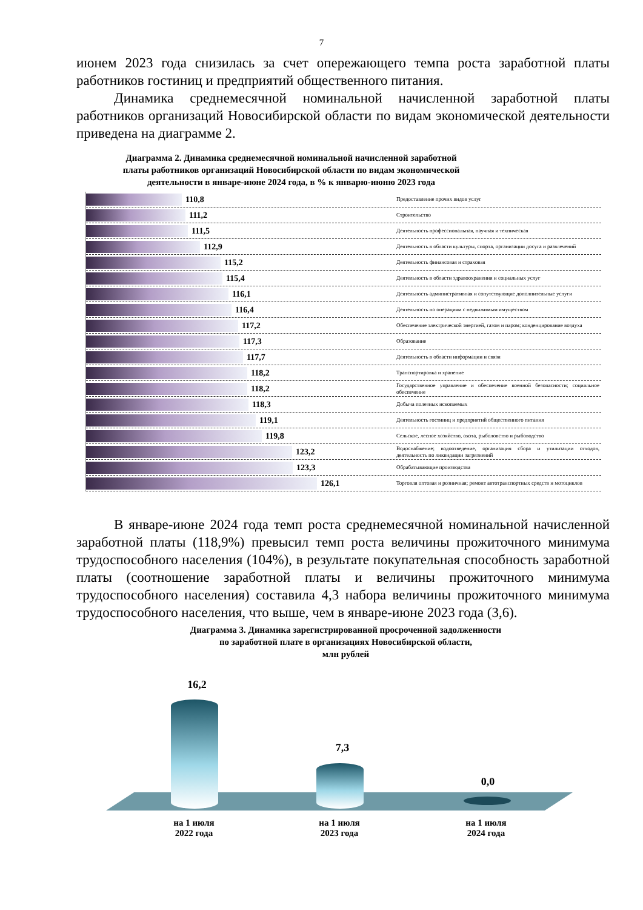7
июнем 2023 года снизилась за счет опережающего темпа роста заработной платы работников гостиниц и предприятий общественного питания.
Динамика среднемесячной номинальной начисленной заработной платы работников организаций Новосибирской области по видам экономической деятельности приведена на диаграмме 2.
Диаграмма 2. Динамика среднемесячной номинальной начисленной заработной
платы работников организаций Новосибирской области по видам экономической
деятельности в январе-июне 2024 года, в % к январю-июню 2023 года
110,8 Предоставление прочих видов услуг
111,2 Строительство
111,5 Деятельность профессиональная, научная и техническая
112,9 Деятельность в области культуры, спорта, организации досуга и развлечений
115,2 Деятельность финансовая и страховая
115,4 Деятельность в области здравоохранения и социальных услуг
116,1 Деятельность административная и сопутствующие дополнительные услуги
116,4 Деятельность по операциям с недвижимым имуществом
117,2 Обеспечение электрической энергией, газом и паром; конденцирование воздуха
117,3 Образование
117,7 Деятельность в области информации и связи
118,2 Транспортировка и хранение
118,2 Государственное управление и обеспечение военной безопасности; социальное обеспечение
118,3 Добыча полезных ископаемых
119,1 Деятельность гостиниц и предприятий общественного питания
119,8 Сельское, лесное хозяйство, охота, рыболовство и рыбоводство
123,2 Водоснабжение; водоотведение, организация сбора и утилизации отходов, деятельность по ликвидации загрязнений
123,3 Обрабатывающие производства
126,1 Торговля оптовая и розничная; ремонт автотранспортных средств и мотоциклов
В январе-июне 2024 года темп роста среднемесячной номинальной начисленной заработной платы (118,9%) превысил темп роста величины прожиточного минимума трудоспособного населения (104%), в результате покупательная способность заработной платы (соотношение заработной платы и величины прожиточного минимума трудоспособного населения) составила 4,3 набора величины прожиточного минимума трудоспособного населения, что выше, чем в январе-июне 2023 года (3,6).
Диаграмма 3. Динамика зарегистрированной просроченной задолженности
по заработной плате в организациях Новосибирской области,
млн рублей
16,2
7,3
0,0
на 1 июля
2022 года
на 1 июля
2023 года
на 1 июля
2024 года